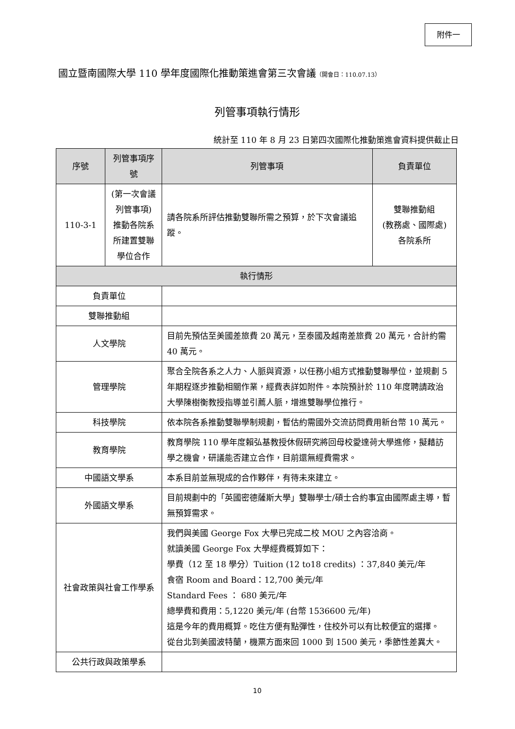附件一
國立暨南國際大學 110 學年度國際化推動策進會第三次會議（開會日：110.07.13）
列管事項執行情形
統計至 110 年 8 月 23 日第四次國際化推動策進會資料提供截止日
| 序號 | 列管事項序號 | | 列管事項 | 負責單位 |
| --- | --- | --- | --- | --- |
| 110-3-1 | (第一次會議列管事項) 推動各院系所建置雙聯學位合作 | | 請各院系所評估推動雙聯所需之預算，於下次會議追蹤。 | 雙聯推動組 (教務處、國際處) 各院系所 |
| 執行情形 | | | | |
| 負責單位 | | | | |
| 雙聯推動組 | | | | |
| 人文學院 | | 目前先預估至美國差旅費 20 萬元，至泰國及越南差旅費 20 萬元，合計約需 40 萬元。 | | |
| 管理學院 | | 聚合全院各系之人力、人脈與資源，以任務小組方式推動雙聯學位，並規劃 5 年期程逐步推動相關作業，經費表詳如附件。本院預計於 110 年度聘請政治大學陳樹衡教授指導並引薦人脈，增進雙聯學位推行。 | | |
| 科技學院 | | 依本院各系推動雙聯學制規劃，暫估約需國外交流訪問費用新台幣 10 萬元。 | | |
| 教育學院 | | 教育學院 110 學年度賴弘基教授休假研究將回母校愛達荷大學進修，擬藉訪學之機會，研議能否建立合作，目前還無經費需求。 | | |
| 中國語文學系 | | 本系目前並無現成的合作夥伴，有待未來建立。 | | |
| 外國語文學系 | | 目前規劃中的「英國密德薩斯大學」雙聯學士/碩士合約事宜由國際處主導，暫無預算需求。 | | |
| 社會政策與社會工作學系 | | 我們與美國 George Fox 大學已完成二校 MOU 之內容洽商。 就讀美國 George Fox 大學經費概算如下： 學費（12 至 18 學分）Tuition (12 to18 credits) ：37,840 美元/年 食宿 Room and Board：12,700 美元/年 Standard Fees ： 680 美元/年 總學費和費用：5,1220 美元/年 (台幣 1536600 元/年) 這是今年的費用概算。吃住方便有點彈性，住校外可以有比較便宜的選擇。 從台北到美國波特蘭，機票方面來回 1000 到 1500 美元，季節性差異大。 | | |
| 公共行政與政策學系 | | | | |
10